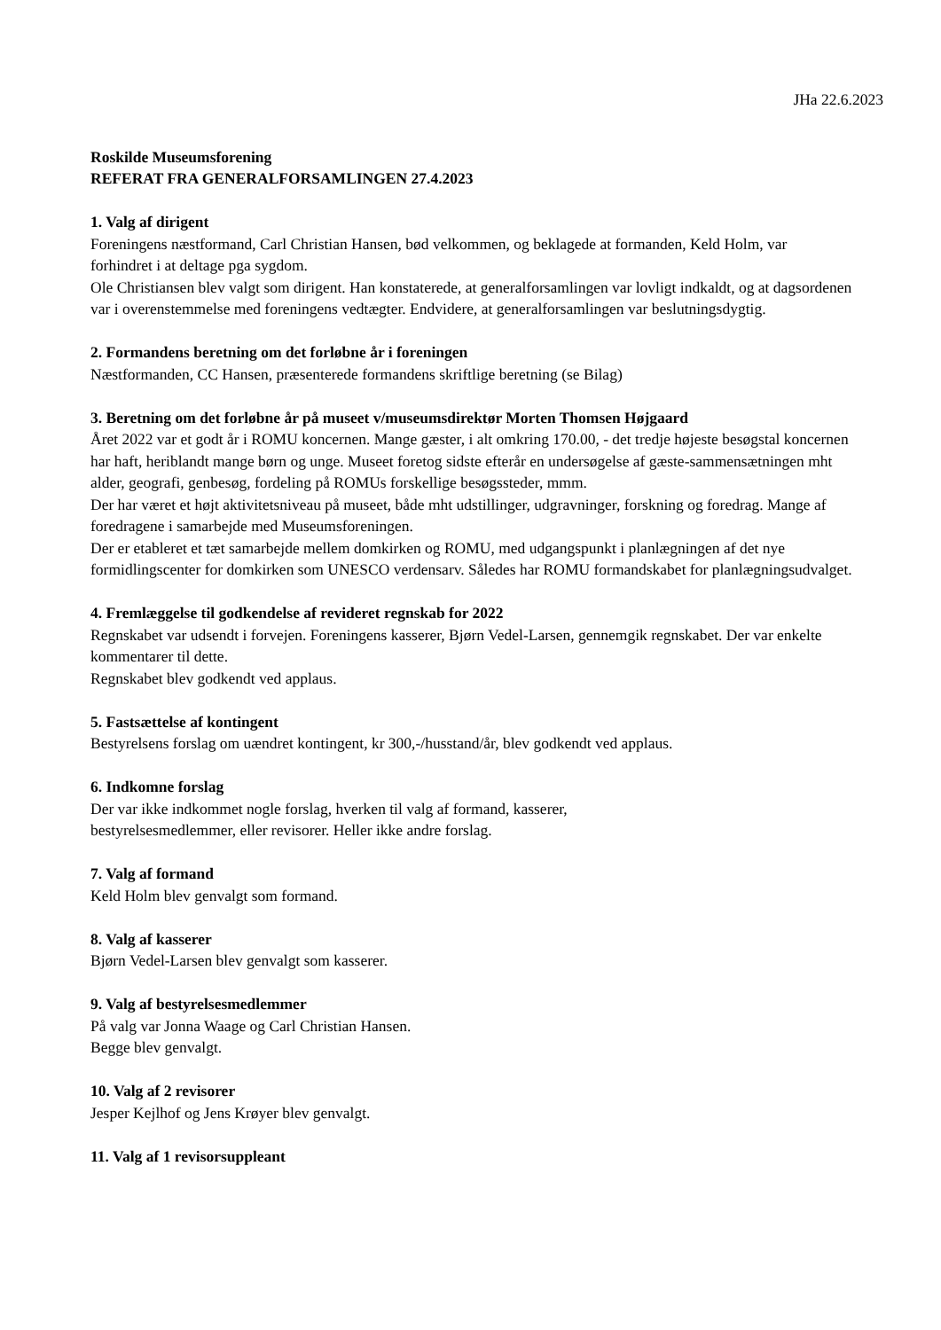JHa 22.6.2023
Roskilde Museumsforening
REFERAT FRA GENERALFORSAMLINGEN 27.4.2023
1. Valg af dirigent
Foreningens næstformand, Carl Christian Hansen, bød velkommen, og beklagede at formanden, Keld Holm, var forhindret i at deltage pga sygdom.
Ole Christiansen blev valgt som dirigent. Han konstaterede, at generalforsamlingen var lovligt indkaldt, og at dagsordenen var i overenstemmelse med foreningens vedtægter. Endvidere, at generalforsamlingen var beslutningsdygtig.
2. Formandens beretning om det forløbne år i foreningen
Næstformanden, CC Hansen, præsenterede formandens skriftlige beretning (se Bilag)
3. Beretning om det forløbne år på museet v/museumsdirektør Morten Thomsen Højgaard
Året 2022 var et godt år i ROMU koncernen. Mange gæster, i alt omkring 170.00, - det tredje højeste besøgstal koncernen har haft, heriblandt mange børn og unge. Museet foretog sidste efterår en undersøgelse af gæste-sammensætningen mht alder, geografi, genbesøg, fordeling på ROMUs forskellige besøgssteder, mmm.
Der har været et højt aktivitetsniveau på museet, både mht udstillinger, udgravninger, forskning og foredrag. Mange af foredragene i samarbejde med Museumsforeningen.
Der er etableret et tæt samarbejde mellem domkirken og ROMU, med udgangspunkt i planlægningen af det nye formidlingscenter for domkirken som UNESCO verdensarv. Således har ROMU formandskabet for planlægningsudvalget.
4. Fremlæggelse til godkendelse af revideret regnskab for 2022
Regnskabet var udsendt i forvejen. Foreningens kasserer, Bjørn Vedel-Larsen, gennemgik regnskabet. Der var enkelte kommentarer til dette.
Regnskabet blev godkendt ved applaus.
5. Fastsættelse af kontingent
Bestyrelsens forslag om uændret kontingent, kr 300,-/husstand/år, blev godkendt ved applaus.
6. Indkomne forslag
Der var ikke indkommet nogle forslag, hverken til valg af formand, kasserer,
bestyrelsesmedlemmer, eller revisorer. Heller ikke andre forslag.
7. Valg af formand
Keld Holm blev genvalgt som formand.
8. Valg af kasserer
Bjørn Vedel-Larsen blev genvalgt som kasserer.
9. Valg af bestyrelsesmedlemmer
På valg var Jonna Waage og Carl Christian Hansen.
Begge blev genvalgt.
10. Valg af 2 revisorer
Jesper Kejlhof og Jens Krøyer blev genvalgt.
11. Valg af 1 revisorsuppleant